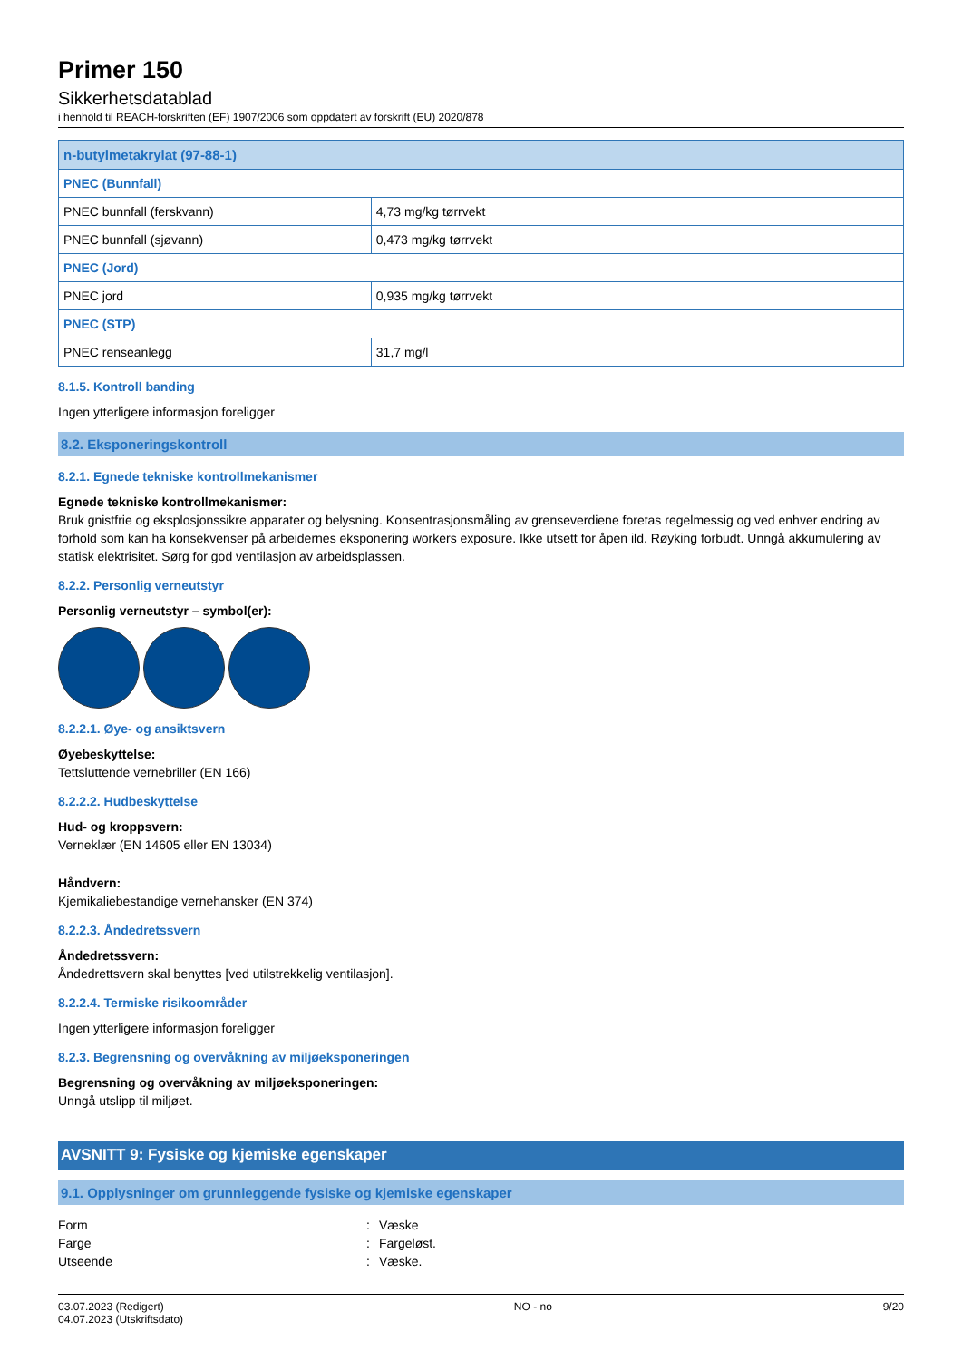Primer 150
Sikkerhetsdatablad
i henhold til REACH-forskriften (EF) 1907/2006 som oppdatert av forskrift (EU) 2020/878
| n-butylmetakrylat (97-88-1) | |
| --- | --- |
| PNEC (Bunnfall) | |
| PNEC bunnfall (ferskvann) | 4,73 mg/kg tørrvekt |
| PNEC bunnfall (sjøvann) | 0,473 mg/kg tørrvekt |
| PNEC (Jord) | |
| PNEC jord | 0,935 mg/kg tørrvekt |
| PNEC (STP) | |
| PNEC renseanlegg | 31,7 mg/l |
8.1.5. Kontroll banding
Ingen ytterligere informasjon foreligger
8.2. Eksponeringskontroll
8.2.1. Egnede tekniske kontrollmekanismer
Egnede tekniske kontrollmekanismer:
Bruk gnistfrie og eksplosjonssikre apparater og belysning. Konsentrasjonsmåling av grenseverdiene foretas regelmessig og ved enhver endring av forhold som kan ha konsekvenser på arbeidernes eksponering workers exposure. Ikke utsett for åpen ild. Røyking forbudt. Unngå akkumulering av statisk elektrisitet. Sørg for god ventilasjon av arbeidsplassen.
8.2.2. Personlig verneutstyr
Personlig verneutstyr – symbol(er):
8.2.2.1. Øye- og ansiktsvern
Øyebeskyttelse:
Tettsluttende vernebriller (EN 166)
8.2.2.2. Hudbeskyttelse
Hud- og kroppsvern:
Verneklær (EN 14605 eller EN 13034)
Håndvern:
Kjemikaliebestandige vernehansker (EN 374)
8.2.2.3. Åndedretssvern
Åndedretssvern:
Åndedrettsvern skal benyttes [ved utilstrekkelig ventilasjon].
8.2.2.4. Termiske risikoområder
Ingen ytterligere informasjon foreligger
8.2.3. Begrensning og overvåkning av miljøeksponeringen
Begrensning og overvåkning av miljøeksponeringen:
Unngå utslipp til miljøet.
AVSNITT 9: Fysiske og kjemiske egenskaper
9.1. Opplysninger om grunnleggende fysiske og kjemiske egenskaper
Form: Væske
Farge: Fargeløst.
Utseende: Væske.
03.07.2023 (Redigert)
04.07.2023 (Utskriftsdato)
NO - no 9/20